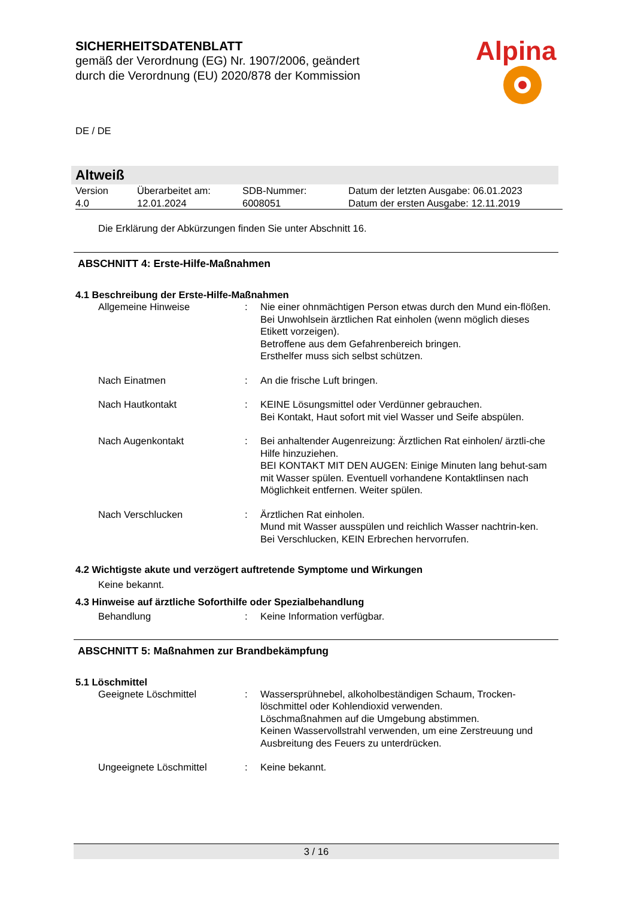SICHERHEITSDATENBLATT
gemäß der Verordnung (EG) Nr. 1907/2006, geändert
durch die Verordnung (EU) 2020/878 der Kommission
DE / DE
Alpina
Altweiß
| Version 4.0 | Überarbeitet am: 12.01.2024 | SDB-Nummer: 6008051 | Datum der letzten Ausgabe: 06.01.2023 Datum der ersten Ausgabe: 12.11.2019 |
Die Erklärung der Abkürzungen finden Sie unter Abschnitt 16.
ABSCHNITT 4: Erste-Hilfe-Maßnahmen
4.1 Beschreibung der Erste-Hilfe-Maßnahmen
| Allgemeine Hinweise | : | Nie einer ohnmächtigen Person etwas durch den Mund ein-flößen. Bei Unwohlsein ärztlichen Rat einholen (wenn möglich dieses Etikett vorzeigen). Betroffene aus dem Gefahrenbereich bringen. Ersthelfer muss sich selbst schützen. |
| Nach Einatmen | : | An die frische Luft bringen. |
| Nach Hautkontakt | : | KEINE Lösungsmittel oder Verdünner gebrauchen. Bei Kontakt, Haut sofort mit viel Wasser und Seife abspülen. |
| Nach Augenkontakt | : | Bei anhaltender Augenreizung: Ärztlichen Rat einholen/ ärztli-che Hilfe hinzuziehen. BEI KONTAKT MIT DEN AUGEN: Einige Minuten lang behut-sam mit Wasser spülen. Eventuell vorhandene Kontaktlinsen nach Möglichkeit entfernen. Weiter spülen. |
| Nach Verschlucken | : | Ärztlichen Rat einholen. Mund mit Wasser ausspülen und reichlich Wasser nachtrin-ken. Bei Verschlucken, KEIN Erbrechen hervorrufen. |
4.2 Wichtigste akute und verzögert auftretende Symptome und Wirkungen
Keine bekannt.
4.3 Hinweise auf ärztliche Soforthilfe oder Spezialbehandlung
| Behandlung | : | Keine Information verfügbar. |
ABSCHNITT 5: Maßnahmen zur Brandbekämpfung
5.1 Löschmittel
| Geeignete Löschmittel | : | Wassersprühnebel, alkoholbeständigen Schaum, Trocken-löschmittel oder Kohlendioxid verwenden. Löschmaßnahmen auf die Umgebung abstimmen. Keinen Wasservollstrahl verwenden, um eine Zerstreuung und Ausbreitung des Feuers zu unterdrücken. |
| Ungeeignete Löschmittel | : | Keine bekannt. |
3 / 16